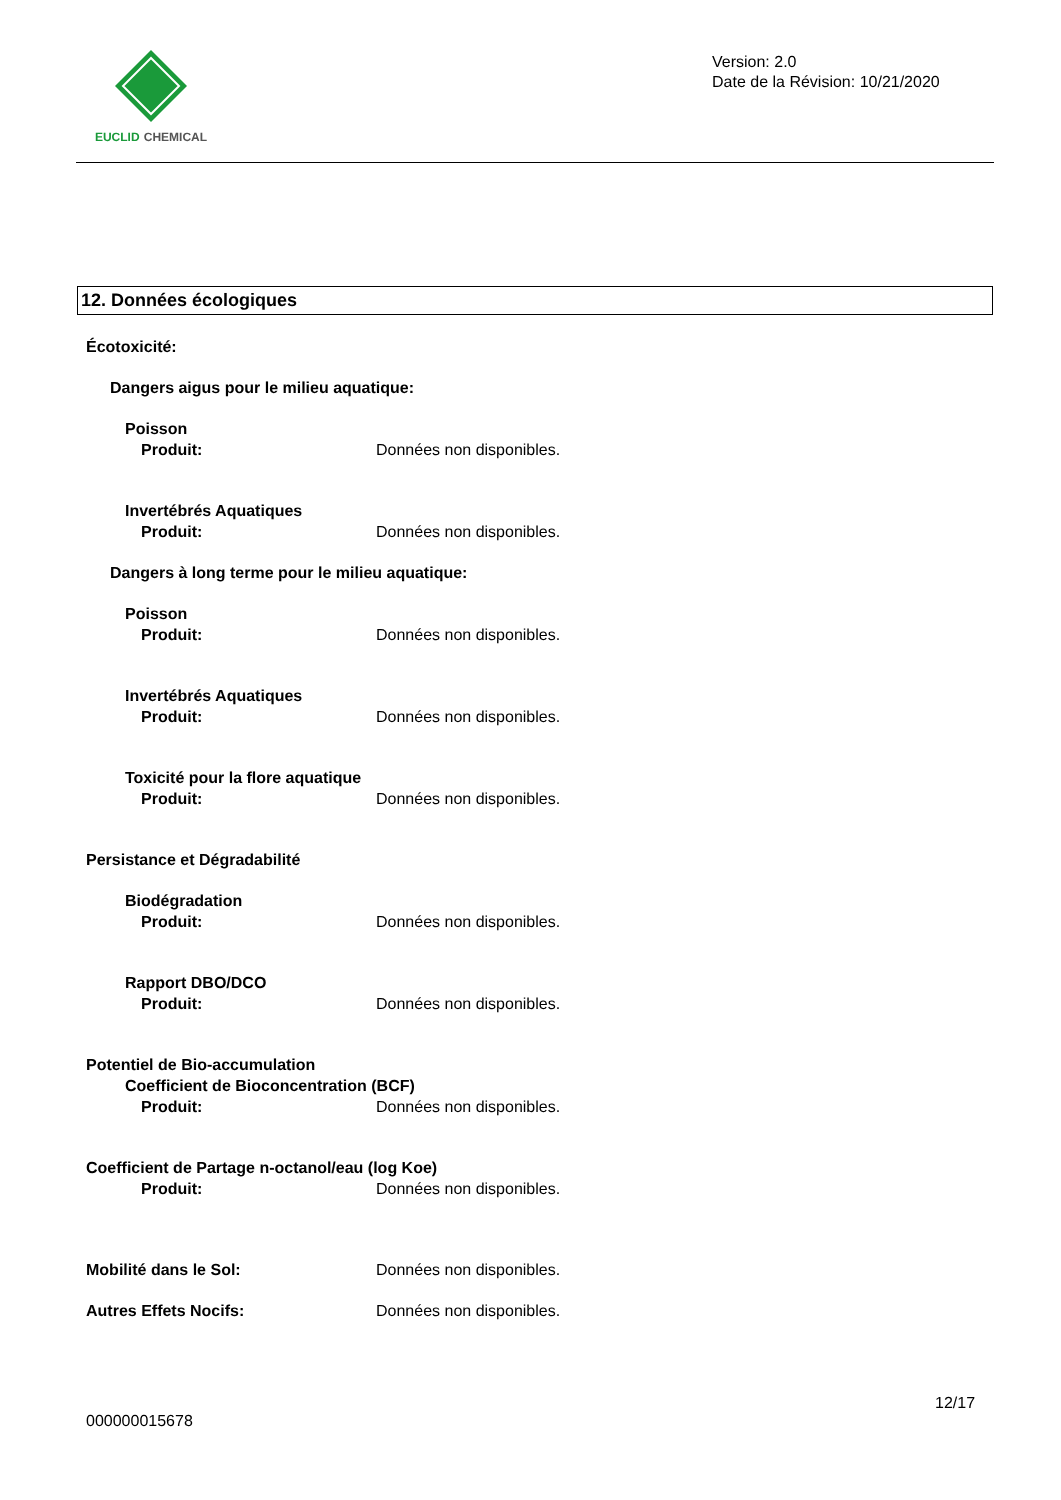EUCLID CHEMICAL
Version: 2.0
Date de la Révision: 10/21/2020
12. Données écologiques
Écotoxicité:
Dangers aigus pour le milieu aquatique:
Poisson
Produit: Données non disponibles.
Invertébrés Aquatiques
Produit: Données non disponibles.
Dangers à long terme pour le milieu aquatique:
Poisson
Produit: Données non disponibles.
Invertébrés Aquatiques
Produit: Données non disponibles.
Toxicité pour la flore aquatique
Produit: Données non disponibles.
Persistance et Dégradabilité
Biodégradation
Produit: Données non disponibles.
Rapport DBO/DCO
Produit: Données non disponibles.
Potentiel de Bio-accumulation
Coefficient de Bioconcentration (BCF)
Produit: Données non disponibles.
Coefficient de Partage n-octanol/eau (log Koe)
Produit: Données non disponibles.
Mobilité dans le Sol: Données non disponibles.
Autres Effets Nocifs: Données non disponibles.
12/17
000000015678